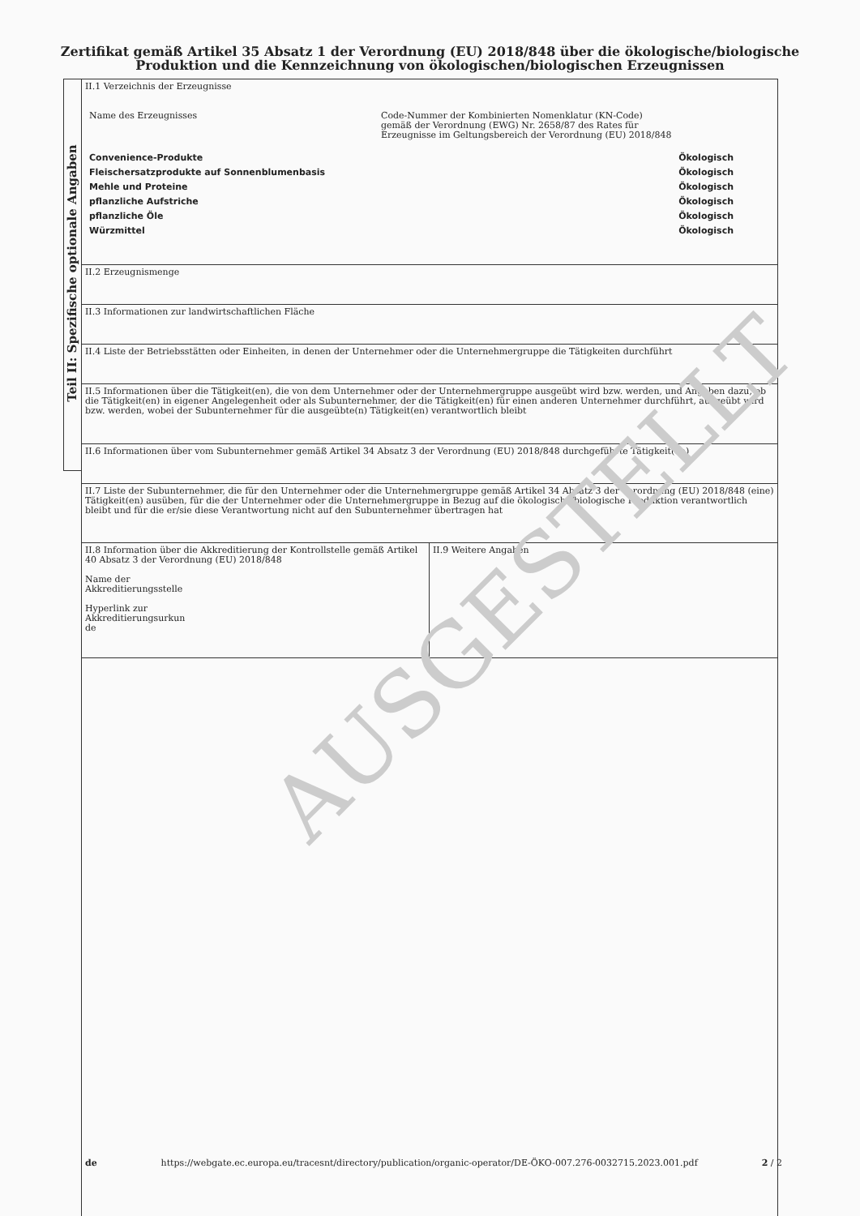Zertifikat gemäß Artikel 35 Absatz 1 der Verordnung (EU) 2018/848 über die ökologische/biologische
Produktion und die Kennzeichnung von ökologischen/biologischen Erzeugnissen
Teil II: Spezifische optionale Angaben
| II.1 Verzeichnis der Erzeugnisse Name des Erzeugnisses Code-Nummer der Kombinierten Nomenklatur (KN-Code) gemäß der Verordnung (EWG) Nr. 2658/87 des Rates für Erzeugnisse im Geltungsbereich der Verordnung (EU) 2018/848 Convenience-Produkte Ökologisch Fleischersatzprodukte auf Sonnenblumenbasis Ökologisch Mehle und Proteine Ökologisch pflanzliche Aufstriche Ökologisch pflanzliche Öle Ökologisch Würzmittel Ökologisch | |
| II.2 Erzeugnismenge | |
| II.3 Informationen zur landwirtschaftlichen Fläche | |
| II.4 Liste der Betriebsstätten oder Einheiten, in denen der Unternehmer oder die Unternehmergruppe die Tätigkeiten durchführt | |
| II.5 Informationen über die Tätigkeit(en), die von dem Unternehmer oder der Unternehmergruppe ausgeübt wird bzw. werden, und Angaben dazu, ob die Tätigkeit(en) in eigener Angelegenheit oder als Subunternehmer, der die Tätigkeit(en) für einen anderen Unternehmer durchführt, ausgeübt wird bzw. werden, wobei der Subunternehmer für die ausgeübte(n) Tätigkeit(en) verantwortlich bleibt | |
| II.6 Informationen über vom Subunternehmer gemäß Artikel 34 Absatz 3 der Verordnung (EU) 2018/848 durchgeführte Tätigkeit(en) | |
| II.7 Liste der Subunternehmer, die für den Unternehmer oder die Unternehmergruppe gemäß Artikel 34 Absatz 3 der Verordnung (EU) 2018/848 (eine) Tätigkeit(en) ausüben, für die der Unternehmer oder die Unternehmergruppe in Bezug auf die ökologische/biologische Produktion verantwortlich bleibt und für die er/sie diese Verantwortung nicht auf den Subunternehmer übertragen hat | |
| II.8 Information über die Akkreditierung der Kontrollstelle gemäß Artikel 40 Absatz 3 der Verordnung (EU) 2018/848 Name der Akkreditierungsstelle Hyperlink zur Akkreditierungsurkun de | II.9 Weitere Angaben |
AUSGESTELLT
de https://webgate.ec.europa.eu/tracesnt/directory/publication/organic-operator/DE-ÖKO-007.276-0032715.2023.001.pdf 2 / 2